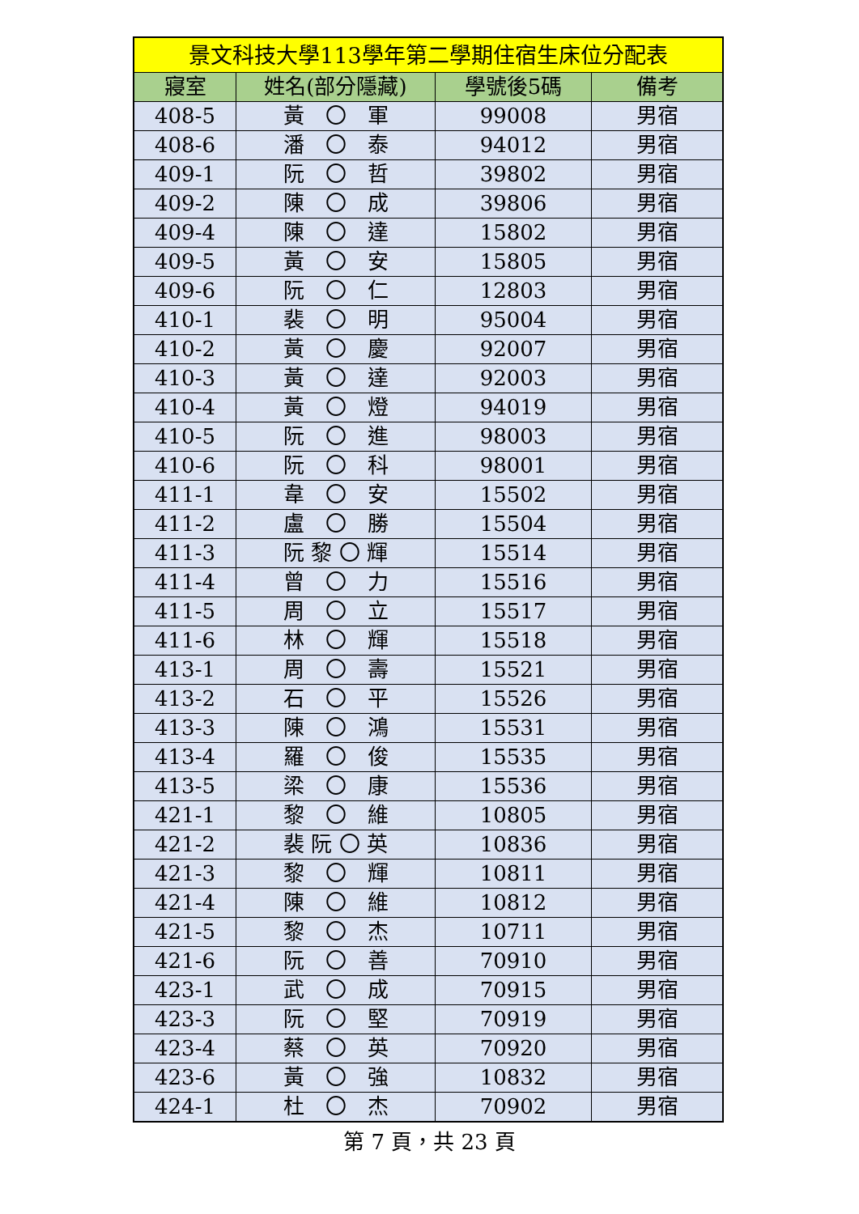| 景文科技大學113學年第二學期住宿生床位分配表 | | | |
| --- | --- | --- | --- |
| 寢室 | 姓名(部分隱藏) | 學號後5碼 | 備考 |
| 408-5 | 黃 〇 軍 | 99008 | 男宿 |
| 408-6 | 潘 〇 泰 | 94012 | 男宿 |
| 409-1 | 阮 〇 哲 | 39802 | 男宿 |
| 409-2 | 陳 〇 成 | 39806 | 男宿 |
| 409-4 | 陳 〇 達 | 15802 | 男宿 |
| 409-5 | 黃 〇 安 | 15805 | 男宿 |
| 409-6 | 阮 〇 仁 | 12803 | 男宿 |
| 410-1 | 裴 〇 明 | 95004 | 男宿 |
| 410-2 | 黃 〇 慶 | 92007 | 男宿 |
| 410-3 | 黃 〇 達 | 92003 | 男宿 |
| 410-4 | 黃 〇 燈 | 94019 | 男宿 |
| 410-5 | 阮 〇 進 | 98003 | 男宿 |
| 410-6 | 阮 〇 科 | 98001 | 男宿 |
| 411-1 | 韋 〇 安 | 15502 | 男宿 |
| 411-2 | 盧 〇 勝 | 15504 | 男宿 |
| 411-3 | 阮 黎 〇 輝 | 15514 | 男宿 |
| 411-4 | 曾 〇 力 | 15516 | 男宿 |
| 411-5 | 周 〇 立 | 15517 | 男宿 |
| 411-6 | 林 〇 輝 | 15518 | 男宿 |
| 413-1 | 周 〇 壽 | 15521 | 男宿 |
| 413-2 | 石 〇 平 | 15526 | 男宿 |
| 413-3 | 陳 〇 鴻 | 15531 | 男宿 |
| 413-4 | 羅 〇 俊 | 15535 | 男宿 |
| 413-5 | 梁 〇 康 | 15536 | 男宿 |
| 421-1 | 黎 〇 維 | 10805 | 男宿 |
| 421-2 | 裴 阮 〇 英 | 10836 | 男宿 |
| 421-3 | 黎 〇 輝 | 10811 | 男宿 |
| 421-4 | 陳 〇 維 | 10812 | 男宿 |
| 421-5 | 黎 〇 杰 | 10711 | 男宿 |
| 421-6 | 阮 〇 善 | 70910 | 男宿 |
| 423-1 | 武 〇 成 | 70915 | 男宿 |
| 423-3 | 阮 〇 堅 | 70919 | 男宿 |
| 423-4 | 蔡 〇 英 | 70920 | 男宿 |
| 423-6 | 黃 〇 強 | 10832 | 男宿 |
| 424-1 | 杜 〇 杰 | 70902 | 男宿 |
第 7 頁，共 23 頁